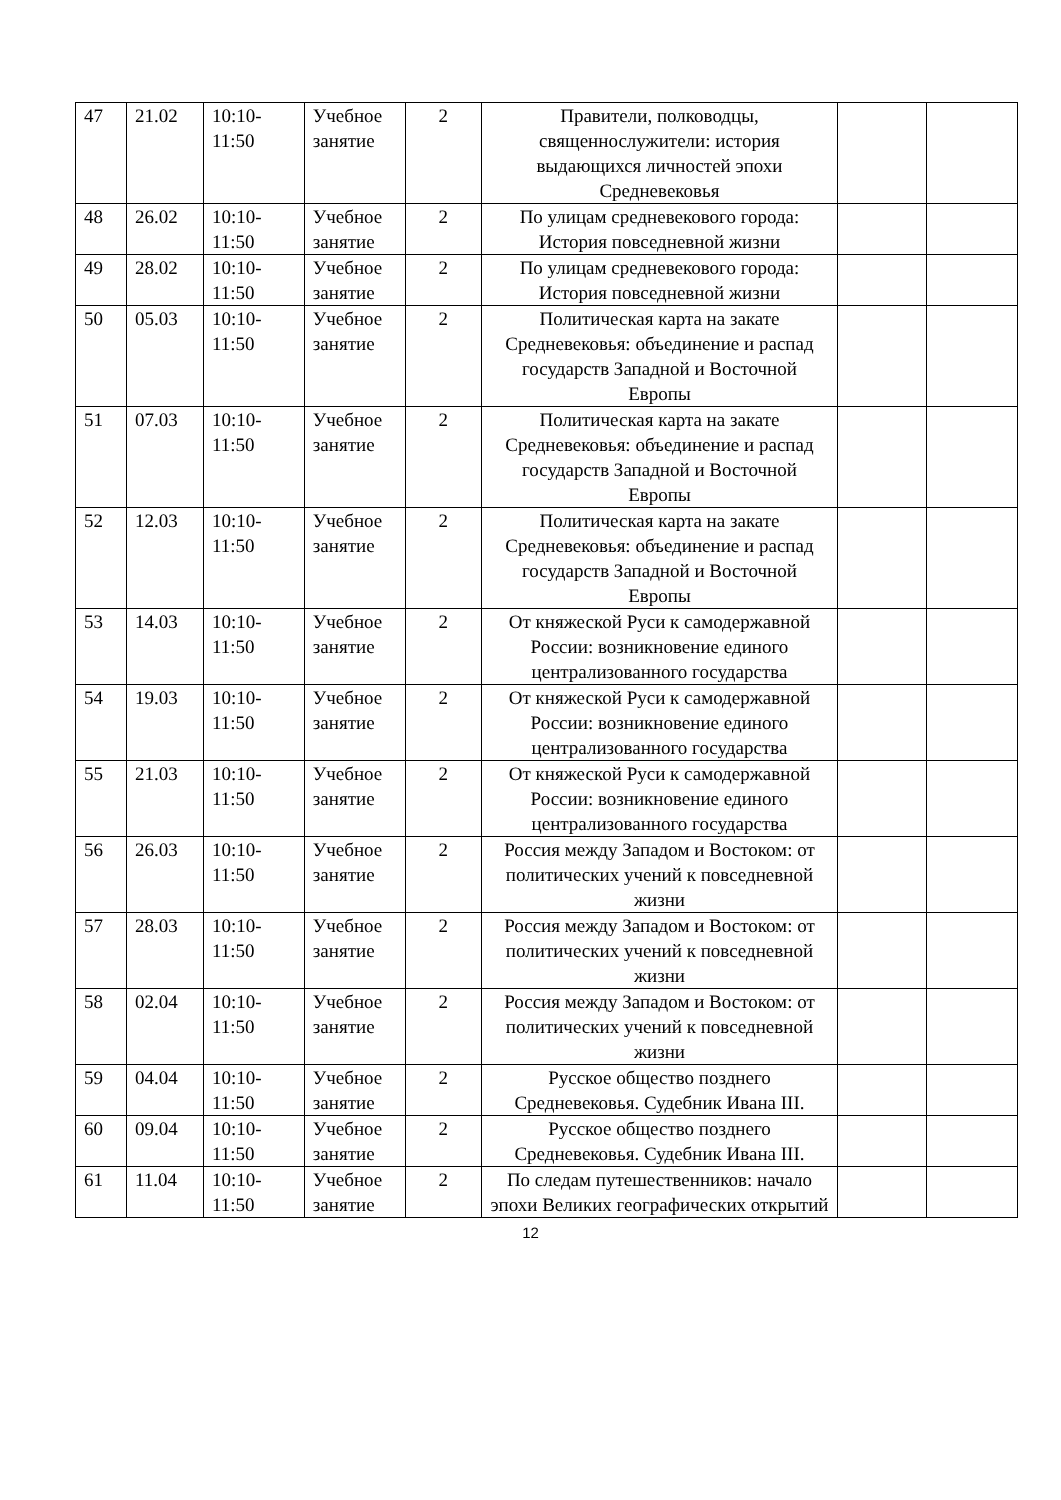| 47 | 21.02 | 10:10- 11:50 | Учебное занятие | 2 | Правители, полководцы, священнослужители: история выдающихся личностей эпохи Средневековья | | |
| 48 | 26.02 | 10:10- 11:50 | Учебное занятие | 2 | По улицам средневекового города: История повседневной жизни | | |
| 49 | 28.02 | 10:10- 11:50 | Учебное занятие | 2 | По улицам средневекового города: История повседневной жизни | | |
| 50 | 05.03 | 10:10- 11:50 | Учебное занятие | 2 | Политическая карта на закате Средневековья: объединение и распад государств Западной и Восточной Европы | | |
| 51 | 07.03 | 10:10- 11:50 | Учебное занятие | 2 | Политическая карта на закате Средневековья: объединение и распад государств Западной и Восточной Европы | | |
| 52 | 12.03 | 10:10- 11:50 | Учебное занятие | 2 | Политическая карта на закате Средневековья: объединение и распад государств Западной и Восточной Европы | | |
| 53 | 14.03 | 10:10- 11:50 | Учебное занятие | 2 | От княжеской Руси к самодержавной России: возникновение единого централизованного государства | | |
| 54 | 19.03 | 10:10- 11:50 | Учебное занятие | 2 | От княжеской Руси к самодержавной России: возникновение единого централизованного государства | | |
| 55 | 21.03 | 10:10- 11:50 | Учебное занятие | 2 | От княжеской Руси к самодержавной России: возникновение единого централизованного государства | | |
| 56 | 26.03 | 10:10- 11:50 | Учебное занятие | 2 | Россия между Западом и Востоком: от политических учений к повседневной жизни | | |
| 57 | 28.03 | 10:10- 11:50 | Учебное занятие | 2 | Россия между Западом и Востоком: от политических учений к повседневной жизни | | |
| 58 | 02.04 | 10:10- 11:50 | Учебное занятие | 2 | Россия между Западом и Востоком: от политических учений к повседневной жизни | | |
| 59 | 04.04 | 10:10- 11:50 | Учебное занятие | 2 | Русское общество позднего Средневековья. Судебник Ивана III. | | |
| 60 | 09.04 | 10:10- 11:50 | Учебное занятие | 2 | Русское общество позднего Средневековья. Судебник Ивана III. | | |
| 61 | 11.04 | 10:10- 11:50 | Учебное занятие | 2 | По следам путешественников: начало эпохи Великих географических открытий | | |
12